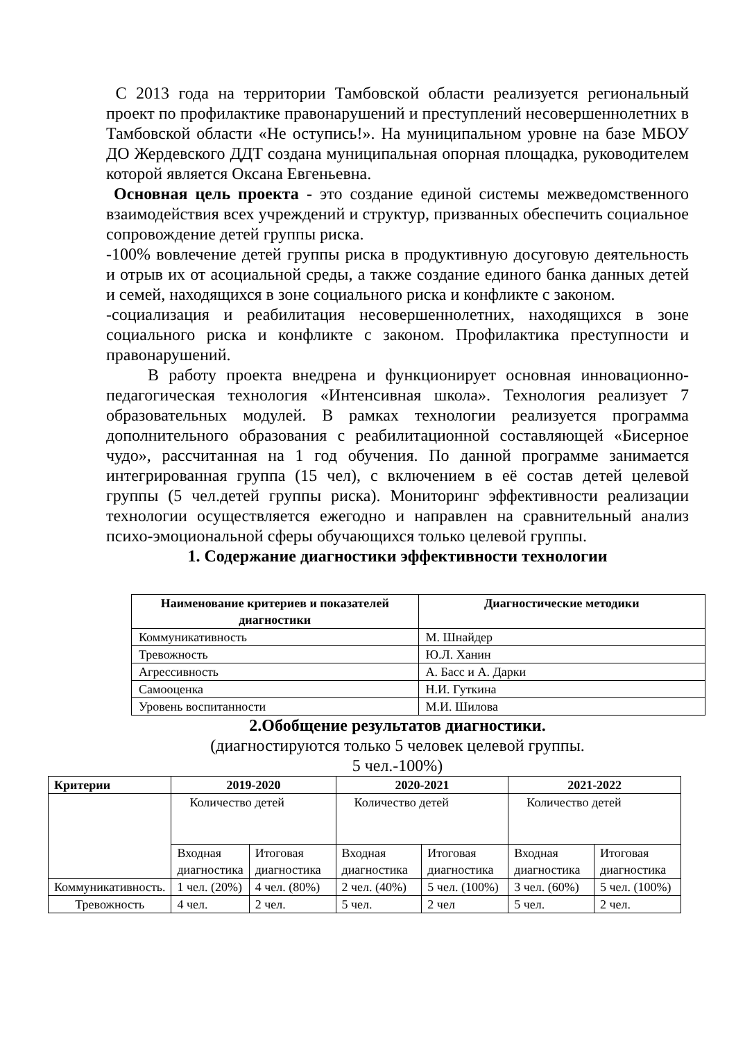С 2013 года на территории Тамбовской области реализуется региональный проект по профилактике правонарушений и преступлений несовершеннолетних в Тамбовской области «Не оступись!». На муниципальном уровне на базе МБОУ ДО Жердевского ДДТ создана муниципальная опорная площадка, руководителем которой является Оксана Евгеньевна.
Основная цель проекта - это создание единой системы межведомственного взаимодействия всех учреждений и структур, призванных обеспечить социальное сопровождение детей группы риска.
-100% вовлечение детей группы риска в продуктивную досуговую деятельность и отрыв их от асоциальной среды, а также создание единого банка данных детей и семей, находящихся в зоне социального риска и конфликте с законом.
-социализация и реабилитация несовершеннолетних, находящихся в зоне социального риска и конфликте с законом. Профилактика преступности и правонарушений.
В работу проекта внедрена и функционирует основная инновационно-педагогическая технология «Интенсивная школа». Технология реализует 7 образовательных модулей. В рамках технологии реализуется программа дополнительного образования с реабилитационной составляющей «Бисерное чудо», рассчитанная на 1 год обучения. По данной программе занимается интегрированная группа (15 чел), с включением в её состав детей целевой группы (5 чел.детей группы риска). Мониторинг эффективности реализации технологии осуществляется ежегодно и направлен на сравнительный анализ психо-эмоциональной сферы обучающихся только целевой группы.
1. Содержание диагностики эффективности технологии
| Наименование критериев и показателей диагностики | Диагностические методики |
| --- | --- |
| Коммуникативность | М. Шнайдер |
| Тревожность | Ю.Л. Ханин |
| Агрессивность | А. Басс и А. Дарки |
| Самооценка | Н.И. Гуткина |
| Уровень воспитанности | М.И. Шилова |
2.Обобщение результатов диагностики.
(диагностируются только 5 человек целевой группы.
5 чел.-100%)
| Критерии | 2019-2020 | | 2020-2021 | | 2021-2022 | |
| --- | --- | --- | --- | --- | --- | --- |
| | Количество детей | | Количество детей | | Количество детей | |
| | Входная диагностика | Итоговая диагностика | Входная диагностика | Итоговая диагностика | Входная диагностика | Итоговая диагностика |
| Коммуникативность. | 1 чел. (20%) | 4 чел. (80%) | 2 чел. (40%) | 5 чел. (100%) | 3 чел. (60%) | 5 чел. (100%) |
| Тревожность | 4 чел. | 2 чел. | 5 чел. | 2 чел | 5 чел. | 2 чел. |